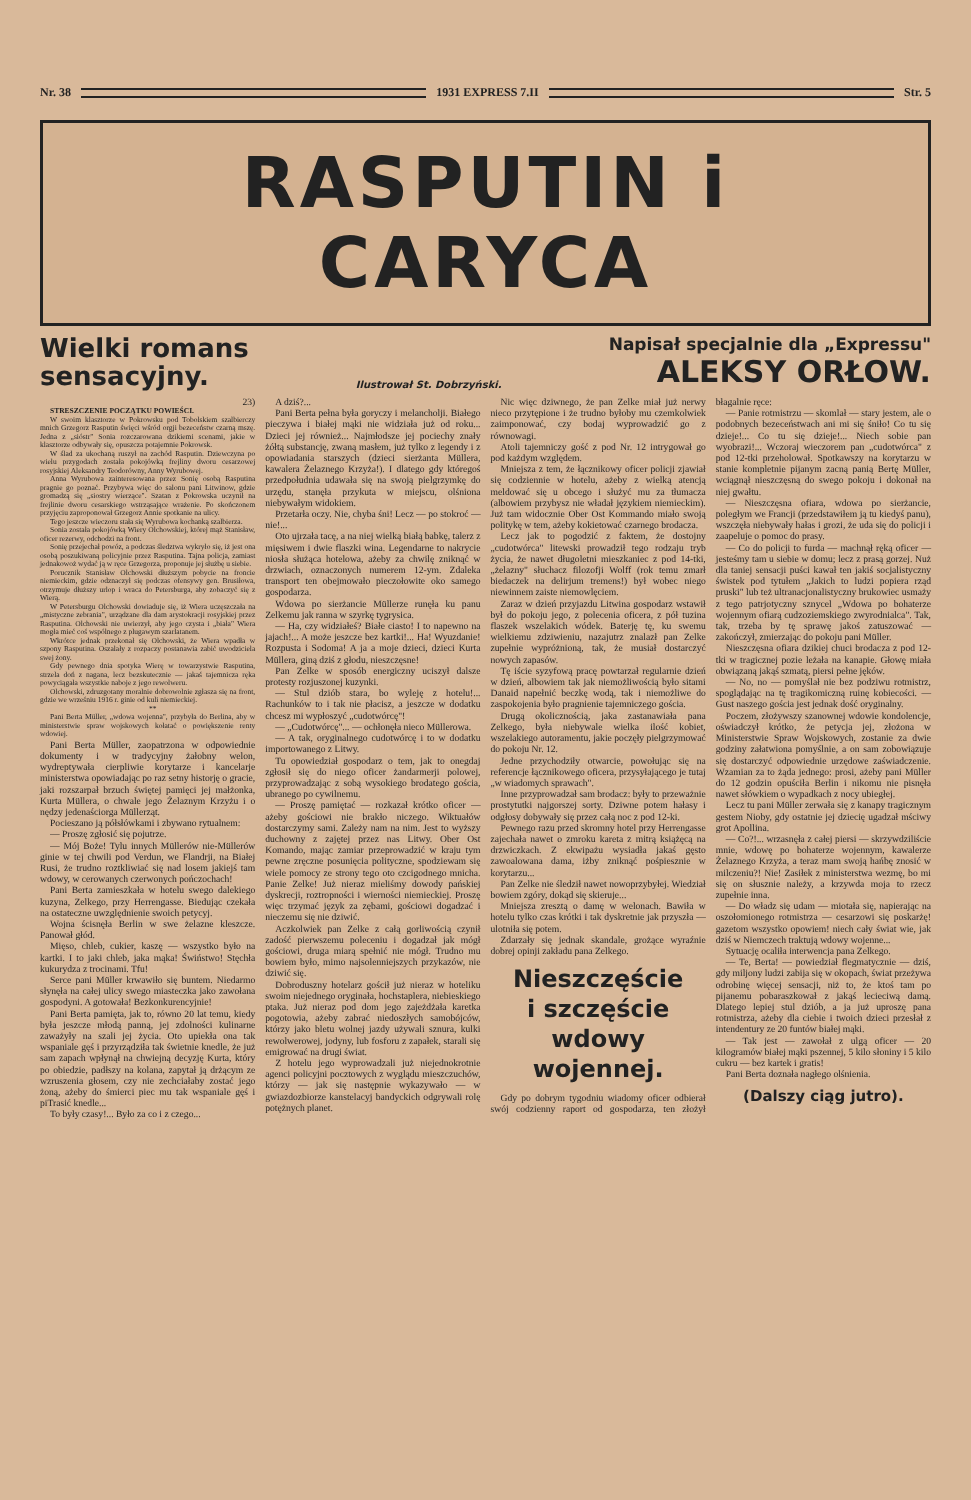Nr. 38 1931 EXPRESS 7.II Str. 5
RASPUTIN i
CARYCA
Wielki romans
sensacyjny.
Ilustrował St. Dobrzyński.
Napisał specjalnie dla „Expressu"
ALEKSY ORŁOW.
23)
STRESZCZENIE POCZĄTKU POWIEŚCI.
W swoim klasztorze w Pokrowsku pod Tobolskiem szalbierczy mnich Grzegorz Rasputin święci wśród orgji bezeceństw czarną mszę. Jedna z „sióstr" Sonia rozczarowana dzikiemi scenami, jakie w klasztorze odbywały się, opuszcza potajemnie Pokrowsk.
W ślad za ukochaną ruszył na zachód Rasputin. Dziewczyna po wielu przygodach została pokojówką frejliny dworu cesarzowej rosyjskiej Aleksandry Teodorówny, Anny Wyrubowej.
Anna Wyrubowa zainteresowana przez Sonię osobą Rasputina pragnie go poznać. Przybywa więc do salonu pani Litwinow, gdzie gromadzą się „siostry wierzące". Szatan z Pokrowska uczynił na frejlinie dworu cesarskiego wstrząsające wrażenie. Po skończonem przyjęciu zaproponował Grzegorz Annie spotkanie na ulicy.
Tego jeszcze wieczoru stała się Wyrubowa kochanką szalbierza.
Sonia została pokojówką Wiery Olchowskiej, której mąż Stanisław, oficer rezerwy, odchodzi na front.
Sonię przejechał powóz, a podczas śledztwa wykryło się, iż jest ona osobą poszukiwaną policyjnie przez Rasputina. Tajna policja, zamiast jednakowoż wydać ją w ręce Grzegorza, proponuje jej służbę u siebie.
Porucznik Stanisław Olchowski dłuższym pobycie na froncie niemieckim, gdzie odznaczył się podczas ofensywy gen. Brusiłowa, otrzymuje dłuższy urlop i wraca do Petersburga, aby zobaczyć się z Wierą.
W Petersburgu Olchowski dowiaduje się, iż Wiera uczęszczała na „mistyczne zebrania", urządzane dla dam arystokracji rosyjskiej przez Rasputina. Olchowski nie uwierzył, aby jego czysta i „biała" Wiera mogła mieć coś wspólnego z plugawym szarlatanem.
Wkrótce jednak przekonał się Olchowski, że Wiera wpadła w szpony Rasputina. Oszalały z rozpaczy postanawia zabić uwodziciela swej żony.
Gdy pewnego dnia spotyka Wierę w towarzystwie Rasputina, strzela doń z nagana, lecz bezskutecznie — jakaś tajemnicza ręka powyciągała wszystkie naboje z jego rewolweru.
Olchowski, zdruzgotany moralnie dobrowolnie zgłasza się na front, gdzie we wrześniu 1916 r. ginie od kuli niemieckiej.
**
Pani Berta Müller, „wdowa wojenna", przybyła do Berlina, aby w ministerstwie spraw wojskowych kołatać o powiększenie renty wdowiej.
Pani Berta Müller, zaopatrzona w odpowiednie dokumenty i w tradycyjny żałobny welon, wydreptywała cierpliwie korytarze i kancelarje ministerstwa opowiadając po raz setny historję o gracie, jaki rozszarpał brzuch świętej pamięci jej małżonka, Kurta Müllera, o chwale jego Żelaznym Krzyżu i o nędzy jedenaściorga Müllerząt.
Pocieszano ją półsłówkami i zbywano rytualnem:
— Proszę zgłosić się pojutrze.
— Mój Boże! Tylu innych Müllerów nie-Müllerów ginie w tej chwili pod Verdun, we Flandrji, na Białej Rusi, że trudno roztkliwiać się nad losem jakiejś tam wdowy, w cerowanych czerwonych pończochach!
Pani Berta zamieszkała w hotelu swego dalekiego kuzyna, Zelkego, przy Herrengasse. Biedując czekała na ostateczne uwzględnienie swoich petycyj.
Wojna ścisnęła Berlin w swe żelazne kleszcze. Panował głód.
Mięso, chleb, cukier, kaszę — wszystko było na kartki. I to jaki chleb, jaka mąka! Świństwo! Stęchła kukurydza z trocinami. Tfu!
Serce pani Müller krwawiło się buntem. Niedarmo słynęła na całej ulicy swego miasteczka jako zawołana gospodyni. A gotowała! Bezkonkurencyjnie!
Pani Berta pamięta, jak to, równo 20 lat temu, kiedy była jeszcze młodą panną, jej zdolności kulinarne zaważyły na szali jej życia. Oto upiekła ona tak wspaniale gęś i przyrządziła tak świetnie knedle, że już sam zapach wpłynął na chwiejną decyzję Kurta, który po obiedzie, padłszy na kolana, zapytał ją drżącym ze wzruszenia głosem, czy nie zechciałaby zostać jego żoną, ażeby do śmierci piec mu tak wspaniale gęś i piTrasić knedle...
To były czasy!... Było za co i z czego...
A dziś?...
Pani Berta pełna była goryczy i melancholji. Białego pieczywa i białej mąki nie widziała już od roku... Dzieci jej również... Najmłodsze jej pociechy znały żółtą substancję, zwaną masłem, już tylko z legendy i z opowiadania starszych (dzieci sierżanta Müllera, kawalera Żelaznego Krzyża!). I dlatego gdy któregoś przedpołudnia udawała się na swoją pielgrzymkę do urzędu, stanęła przykuta w miejscu, olśniona niebywałym widokiem.
Przetarła oczy. Nie, chyba śni! Lecz — po stokroć — nie!...
Oto ujrzała tacę, a na niej wielką białą babkę, talerz z mięsiwem i dwie flaszki wina. Legendarne to nakrycie niosła służąca hotelowa, ażeby za chwilę zniknąć w drzwiach, oznaczonych numerem 12-ym. Zdaleka transport ten obejmowało pieczołowite oko samego gospodarza.
Wdowa po sierżancie Müllerze runęła ku panu Zelkemu jak ranna w szyrkę tygrysica.
— Ha, czy widziałeś? Białe ciasto! I to napewno na jajach!... A może jeszcze bez kartki!... Ha! Wyuzdanie! Rozpusta i Sodoma! A ja a moje dzieci, dzieci Kurta Müllera, giną dziś z głodu, nieszczęsne!
Pan Zelke w sposób energiczny uciszył dalsze protesty rozjuszonej kuzynki.
— Stul dziób stara, bo wyleję z hotelu!... Rachunków to i tak nie płacisz, a jeszcze w dodatku chcesz mi wypłoszyć „cudotwórcę"!
— „Cudotwórcę"... — ochłonęła nieco Müllerowa.
— A tak, oryginalnego cudotwórcę i to w dodatku importowanego z Litwy.
Tu opowiedział gospodarz o tem, jak to onegdaj zgłosił się do niego oficer żandarmerji polowej, przyprowadzając z sobą wysokiego brodatego gościa, ubranego po cywilnemu.
— Proszę pamiętać — rozkazał krótko oficer — ażeby gościowi nie brakło niczego. Wiktuałów dostarczymy sami. Zależy nam na nim. Jest to wyższy duchowny z zajętej przez nas Litwy. Ober Ost Komando, mając zamiar przeprowadzić w kraju tym pewne zręczne posunięcia polityczne, spodziewam się wiele pomocy ze strony tego oto czcigodnego mnicha. Panie Zelke! Już nieraz mieliśmy dowody pańskiej dyskrecji, roztropności i wierności niemieckiej. Proszę więc trzymać język za zębami, gościowi dogadzać i nieczemu się nie dziwić.
Aczkolwiek pan Zelke z całą gorliwością czynił zadość pierwszemu poleceniu i dogadzał jak mógł gościowi, druga miarą spełnić nie mógł. Trudno mu bowiem było, mimo najsolenniejszych przykazów, nie dziwić się.
Dobroduszny hotelarz gościł już nieraz w hoteliku swoim niejednego oryginała, hochstaplera, niebieskiego ptaka. Już nieraz pod dom jego zajeżdżała karetka pogotowia, ażeby zabrać niedoszłych samobójców, którzy jako bletu wolnej jazdy używali sznura, kulki rewolwerowej, jodyny, lub fosforu z zapałek, starali się emigrować na drugi świat.
Z hotelu jego wyprowadzali już niejednokrotnie agenci policyjni pocztowych z wyglądu mieszczuchów, którzy — jak się następnie wykazywało — w gwiazdozbiorze kanstelacyj bandyckich odgrywali rolę potężnych planet.
Nic więc dziwnego, że pan Zelke miał już nerwy nieco przytępione i że trudno byłoby mu czemkolwiek zaimponować, czy bodaj wyprowadzić go z równowagi.
Atoli tajemniczy gość z pod Nr. 12 intrygował go pod każdym względem.
Mniejsza z tem, że łącznikowy oficer policji zjawiał się codziennie w hotelu, ażeby z wielką atencją meldować się u obcego i służyć mu za tłumacza (albowiem przybysz nie władał językiem niemieckim). Już tam widocznie Ober Ost Kommando miało swoją politykę w tem, ażeby kokietować czarnego brodacza.
Lecz jak to pogodzić z faktem, że dostojny „cudotwórca" litewski prowadził tego rodzaju tryb życia, że nawet długoletni mieszkaniec z pod 14-tki, „żelazny" słuchacz filozofji Wolff (rok temu zmarł biedaczek na delirjum tremens!) był wobec niego niewinnem zaiste niemowlęciem.
Zaraz w dzień przyjazdu Litwina gospodarz wstawił był do pokoju jego, z polecenia oficera, z pół tuzina flaszek wszelakich wódek. Baterję tę, ku swemu wielkiemu zdziwieniu, nazajutrz znalazł pan Zelke zupełnie wypróżnioną, tak, że musiał dostarczyć nowych zapasów.
Tę iście syzyfową pracę powtarzał regularnie dzień w dzień, albowiem tak jak niemożliwością było sitami Danaid napełnić beczkę wodą, tak i niemożliwe do zaspokojenia było pragnienie tajemniczego gościa.
Drugą okolicznością, jaka zastanawiała pana Zelkego, była niebywale wielka ilość kobiet, wszelakiego autoramentu, jakie poczęły pielgrzymować do pokoju Nr. 12.
Jedne przychodziły otwarcie, powołując się na referencje łącznikowego oficera, przysyłającego je tutaj „w wiadomych sprawach".
Inne przyprowadzał sam brodacz: były to przeważnie prostytutki najgorszej sorty. Dziwne potem hałasy i odgłosy dobywały się przez całą noc z pod 12-ki.
Pewnego razu przed skromny hotel przy Herrengasse zajechała nawet o zmroku kareta z mitrą książęcą na drzwiczkach. Z ekwipażu wysiadła jakaś gęsto zawoalowana dama, iżby zniknąć pośpiesznie w korytarzu...
Pan Zelke nie śledził nawet nowoprzybyłej. Wiedział bowiem zgóry, dokąd się skieruje...
Mniejsza zresztą o damę w welonach. Bawiła w hotelu tylko czas krótki i tak dyskretnie jak przyszła — ulotniła się potem.
Zdarzały się jednak skandale, grożące wyraźnie dobrej opinji zakładu pana Zelkego.
Nieszczęście
i szczęście wdowy
wojennej.
Gdy po dobrym tygodniu wiadomy oficer odbierał swój codzienny raport od gospodarza, ten złożył błagalnie ręce:
— Panie rotmistrzu — skomlał — stary jestem, ale o podobnych bezeceństwach ani mi się śniło! Co tu się dzieje!... Co tu się dzieje!... Niech sobie pan wyobrazi!... Wczoraj wieczorem pan „cudotwórca" z pod 12-tki przeholował. Spotkawszy na korytarzu w stanie kompletnie pijanym zacną panią Bertę Müller, wciągnął nieszczęsną do swego pokoju i dokonał na niej gwałtu.
— Nieszczęsna ofiara, wdowa po sierżancie, poległym we Francji (przedstawiłem ją tu kiedyś panu), wszczęła niebywały hałas i grozi, że uda się do policji i zaapeluje o pomoc do prasy.
— Co do policji to furda — machnął ręką oficer — jesteśmy tam u siebie w domu; lecz z prasą gorzej. Nuż dla taniej sensacji puści kawał ten jakiś socjalistyczny świstek pod tytułem „Jakich to ludzi popiera rząd pruski" lub też ultranacjonalistyczny brukowiec usmaży z tego patrjotyczny sznycel „Wdowa po bohaterze wojennym ofiarą cudzoziemskiego zwyrodnialca". Tak, tak, trzeba by tę sprawę jakoś zatuszować — zakończył, zmierzając do pokoju pani Müller.
Nieszczęsna ofiara dzikiej chuci brodacza z pod 12-tki w tragicznej pozie leżała na kanapie. Głowę miała obwiązaną jakąś szmatą, piersi pełne jęków.
— No, no — pomyślał nie bez podziwu rotmistrz, spoglądając na tę tragikomiczną ruinę kobiecości. — Gust naszego gościa jest jednak dość oryginalny.
Poczem, złożywszy szanownej wdowie kondolencje, oświadczył krótko, że petycja jej, złożona w Ministerstwie Spraw Wojskowych, zostanie za dwie godziny załatwiona pomyślnie, a on sam zobowiązuje się dostarczyć odpowiednie urzędowe zaświadczenie. Wzamian za to żąda jednego: prosi, ażeby pani Müller do 12 godzin opuściła Berlin i nikomu nie pisnęła nawet słówkiem o wypadkach z nocy ubiegłej.
Lecz tu pani Müller zerwała się z kanapy tragicznym gestem Nioby, gdy ostatnie jej dziecię ugadzał mściwy grot Apollina.
— Co?!... wrzasnęła z całej piersi — skrzywdziliście mnie, wdowę po bohaterze wojennym, kawalerze Żelaznego Krzyża, a teraz mam swoją hańbę znosić w milczeniu?! Nie! Zasiłek z ministerstwa wezmę, bo mi się on słusznie należy, a krzywda moja to rzecz zupełnie inna.
— Do władz się udam — miotała się, napierając na oszołomionego rotmistrza — cesarzowi się poskarżę! gazetom wszystko opowiem! niech cały świat wie, jak dziś w Niemczech traktują wdowy wojenne...
Sytuację ocaliła interwencja pana Zelkego.
— Te, Berta! — powiedział flegmatycznie — dziś, gdy miljony ludzi zabija się w okopach, świat przeżywa odrobinę więcej sensacji, niż to, że ktoś tam po pijanemu pobaraszkował z jakąś lecieciwą damą. Dlatego lepiej stul dziób, a ja już uproszę pana rotmistrza, ażeby dla ciebie i twoich dzieci przesłał z intendentury ze 20 funtów białej mąki.
— Tak jest — zawołał z ulgą oficer — 20 kilogramów białej mąki pszennej, 5 kilo słoniny i 5 kilo cukru — bez kartek i gratis!
Pani Berta doznała nagłego olśnienia.
(Dalszy ciąg jutro).